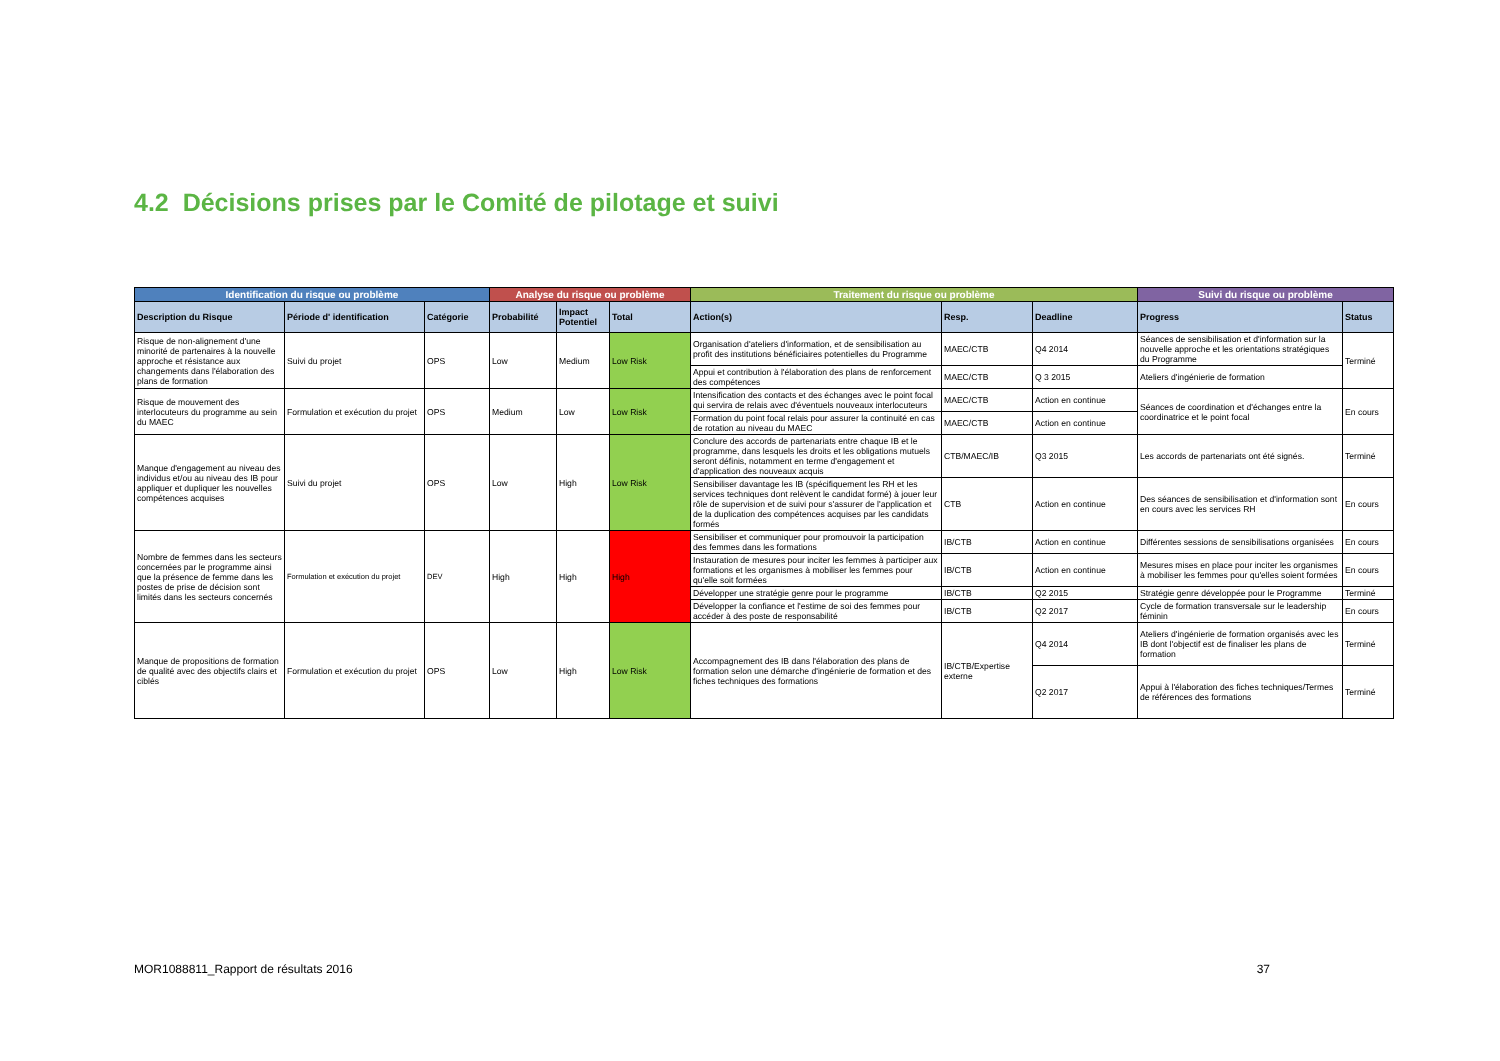4.2 Décisions prises par le Comité de pilotage et suivi
| Identification du risque ou problème | | | Analyse du risque ou problème | | | Traitement du risque ou problème | | | Suivi du risque ou problème | |
| --- | --- | --- | --- | --- | --- | --- | --- | --- | --- | --- |
| Description du Risque | Période d' identification | Catégorie | Probabilité | Impact Potentiel | Total | Action(s) | Resp. | Deadline | Progress | Status |
| Risque de non-alignement d'une minorité de partenaires à la nouvelle approche et résistance aux changements dans l'élaboration des plans de formation | Suivi du projet | OPS | Low | Medium | Low Risk | Organisation d'ateliers d'information, et de sensibilisation au profit des institutions bénéficiaires potentielles du Programme | MAEC/CTB | Q4 2014 | Séances de sensibilisation et d'information sur la nouvelle approche et les orientations stratégiques du Programme | Terminé |
| | | | | | | Appui et contribution à l'élaboration des plans de renforcement des compétences | MAEC/CTB | Q 3 2015 | Ateliers d'ingénierie de formation | |
| Risque de mouvement des interlocuteurs du programme au sein du MAEC | Formulation et exécution du projet | OPS | Medium | Low | Low Risk | Intensification des contacts et des échanges avec le point focal qui servira de relais avec d'éventuels nouveaux interlocuteurs | MAEC/CTB | Action en continue | Séances de coordination et d'échanges entre la coordinatrice et le point focal | En cours |
| | | | | | | Formation du point focal relais pour assurer la continuité en cas de rotation au niveau du MAEC | MAEC/CTB | Action en continue | | |
| Manque d'engagement au niveau des individus et/ou au niveau des IB pour appliquer et dupliquer les nouvelles compétences acquises | Suivi du projet | OPS | Low | High | Low Risk | Conclure des accords de partenariats entre chaque IB et le programme, dans lesquels les droits et les obligations mutuels seront définis, notamment en terme d'engagement et d'application des nouveaux acquis | CTB/MAEC/IB | Q3 2015 | Les accords de partenariats ont été signés. | Terminé |
| | | | | | | Sensibiliser davantage les IB (spécifiquement les RH et les services techniques dont relèvent le candidat formé) à jouer leur rôle de supervision et de suivi pour s'assurer de l'application et de la duplication des compétences acquises par les candidats formés | CTB | Action en continue | Des séances de sensibilisation et d'information sont en cours avec les services RH | En cours |
| Nombre de femmes dans les secteurs concernées par le programme ainsi que la présence de femme dans les postes de prise de décision sont limités dans les secteurs concernés | Formulation et exécution du projet | DEV | High | High | High | Sensibiliser et communiquer pour promouvoir la participation des femmes dans les formations | IB/CTB | Action en continue | Différentes sessions de sensibilisations organisées | En cours |
| | | | | | | Instauration de mesures pour inciter les femmes à participer aux formations et les organismes à mobiliser les femmes pour qu'elle soit formées | IB/CTB | Action en continue | Mesures mises en place pour inciter les organismes à mobiliser les femmes pour qu'elles soient formées | En cours |
| | | | | | | Développer une stratégie genre pour le programme | IB/CTB | Q2 2015 | Stratégie genre développée pour le Programme | Terminé |
| | | | | | | Développer la confiance et l'estime de soi des femmes pour accéder à des poste de responsabilité | IB/CTB | Q2 2017 | Cycle de formation transversale sur le leadership féminin | En cours |
| Manque de propositions de formation de qualité avec des objectifs clairs et ciblés | Formulation et exécution du projet | OPS | Low | High | Low Risk | Accompagnement des IB dans l'élaboration des plans de formation selon une démarche d'ingénierie de formation et des fiches techniques des formations | IB/CTB/Expertise externe | Q4 2014 | Ateliers d'ingénierie de formation organisés avec les IB dont l'objectif est de finaliser les plans de formation | Terminé |
| | | | | | | | | Q2 2017 | Appui à l'élaboration des fiches techniques/Termes de références des formations | Terminé |
MOR1088811_Rapport de résultats 2016 37